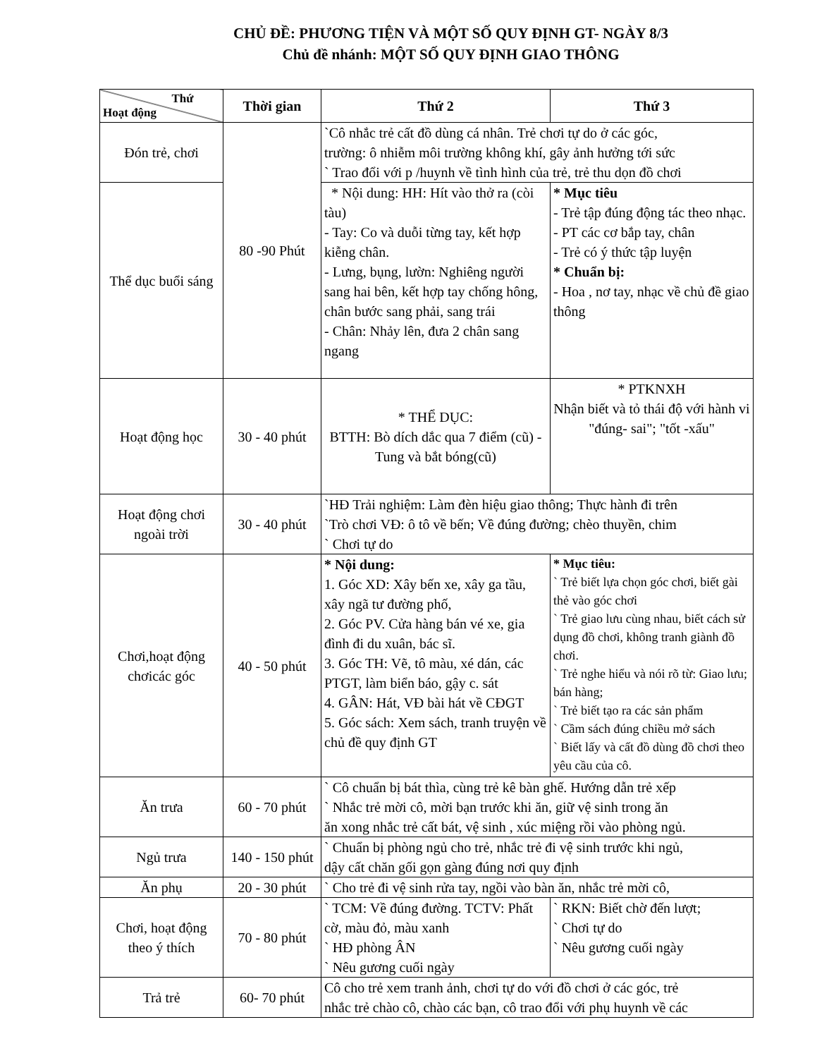CHỦ ĐỀ: PHƯƠNG TIỆN VÀ MỘT SỐ QUY ĐỊNH GT- NGÀY 8/3
Chủ đề nhánh: MỘT SỐ QUY ĐỊNH GIAO THÔNG
| Thứ Hoạt động | Thời gian | Thứ 2 | Thứ 3 |
| --- | --- | --- | --- |
| Đón trẻ, chơi | 80 -90 Phút | `Cô nhắc trẻ cất đồ dùng cá nhân. Trẻ chơi tự do ở các góc, trường: ô nhiễm môi trường không khí, gây ảnh hưởng tới sức ` Trao đổi với p /huynh về tình hình của trẻ, trẻ thu dọn đồ chơi | |
| Thể dục buổi sáng | | * Nội dung: HH: Hít vào thở ra (còi tàu) - Tay: Co và duỗi từng tay, kết hợp kiễng chân. - Lưng, bụng, lườn: Nghiêng người sang hai bên, kết hợp tay chống hông, chân bước sang phải, sang trái - Chân: Nhảy lên, đưa 2 chân sang ngang | * Mục tiêu - Trẻ tập đúng động tác theo nhạc. - PT các cơ bắp tay, chân - Trẻ có ý thức tập luyện * Chuẩn bị: - Hoa , nơ tay, nhạc về chủ đề giao thông |
| Hoạt động học | 30 - 40 phút | * THỂ DỤC: BTTH: Bò dích dắc qua 7 điểm (cũ) - Tung và bắt bóng(cũ) | * PTKNXH Nhận biết và tỏ thái độ với hành vi "đúng- sai"; "tốt -xấu" |
| Hoạt động chơi ngoài trời | 30 - 40 phút | `HĐ Trải nghiệm: Làm đèn hiệu giao thông; Thực hành đi trên `Trò chơi VĐ: ô tô về bến; Về đúng đường; chèo thuyền, chim ` Chơi tự do | |
| Chơi,hoạt động chơicác góc | 40 - 50 phút | * Nội dung: 1. Góc XD: Xây bến xe, xây ga tầu, xây ngã tư đường phố, 2. Góc PV. Cửa hàng bán vé xe, gia đình đi du xuân, bác sĩ. 3. Góc TH: Vẽ, tô màu, xé dán, các PTGT, làm biển báo, gậy c. sát 4. GÂN: Hát, VĐ bài hát về CĐGT 5. Góc sách: Xem sách, tranh truyện về chủ đề quy định GT | * Mục tiêu: ` Trẻ biết lựa chọn góc chơi, biết gài thẻ vào góc chơi ` Trẻ giao lưu cùng nhau, biết cách sử dụng đồ chơi, không tranh giành đồ chơi. ` Trẻ nghe hiểu và nói rõ từ: Giao lưu; bán hàng; ` Trẻ biết tạo ra các sản phẩm ` Cầm sách đúng chiều mở sách ` Biết lấy và cất đồ dùng đồ chơi theo yêu cầu của cô. |
| Ăn trưa | 60 - 70 phút | ` Cô chuẩn bị bát thìa, cùng trẻ kê bàn ghế. Hướng dẫn trẻ xếp ` Nhắc trẻ mời cô, mời bạn trước khi ăn, giữ vệ sinh trong ăn ăn xong nhắc trẻ cất bát, vệ sinh , xúc miệng rồi vào phòng ngủ. | |
| Ngủ trưa | 140 - 150 phút | ` Chuẩn bị phòng ngủ cho trẻ, nhắc trẻ đi vệ sinh trước khi ngủ, dậy cất chăn gối gọn gàng đúng nơi quy định | |
| Ăn phụ | 20 - 30 phút | ` Cho trẻ đi vệ sinh rửa tay, ngồi vào bàn ăn, nhắc trẻ mời cô, | |
| Chơi, hoạt động theo ý thích | 70 - 80 phút | ` TCM: Về đúng đường. TCTV: Phất cờ, màu đỏ, màu xanh ` HĐ phòng ÂN ` Nêu gương cuối ngày | ` RKN: Biết chờ đến lượt; ` Chơi tự do ` Nêu gương cuối ngày |
| Trả trẻ | 60- 70 phút | Cô cho trẻ xem tranh ảnh, chơi tự do với đồ chơi ở các góc, trẻ nhắc trẻ chào cô, chào các bạn, cô trao đổi với phụ huynh về các | |